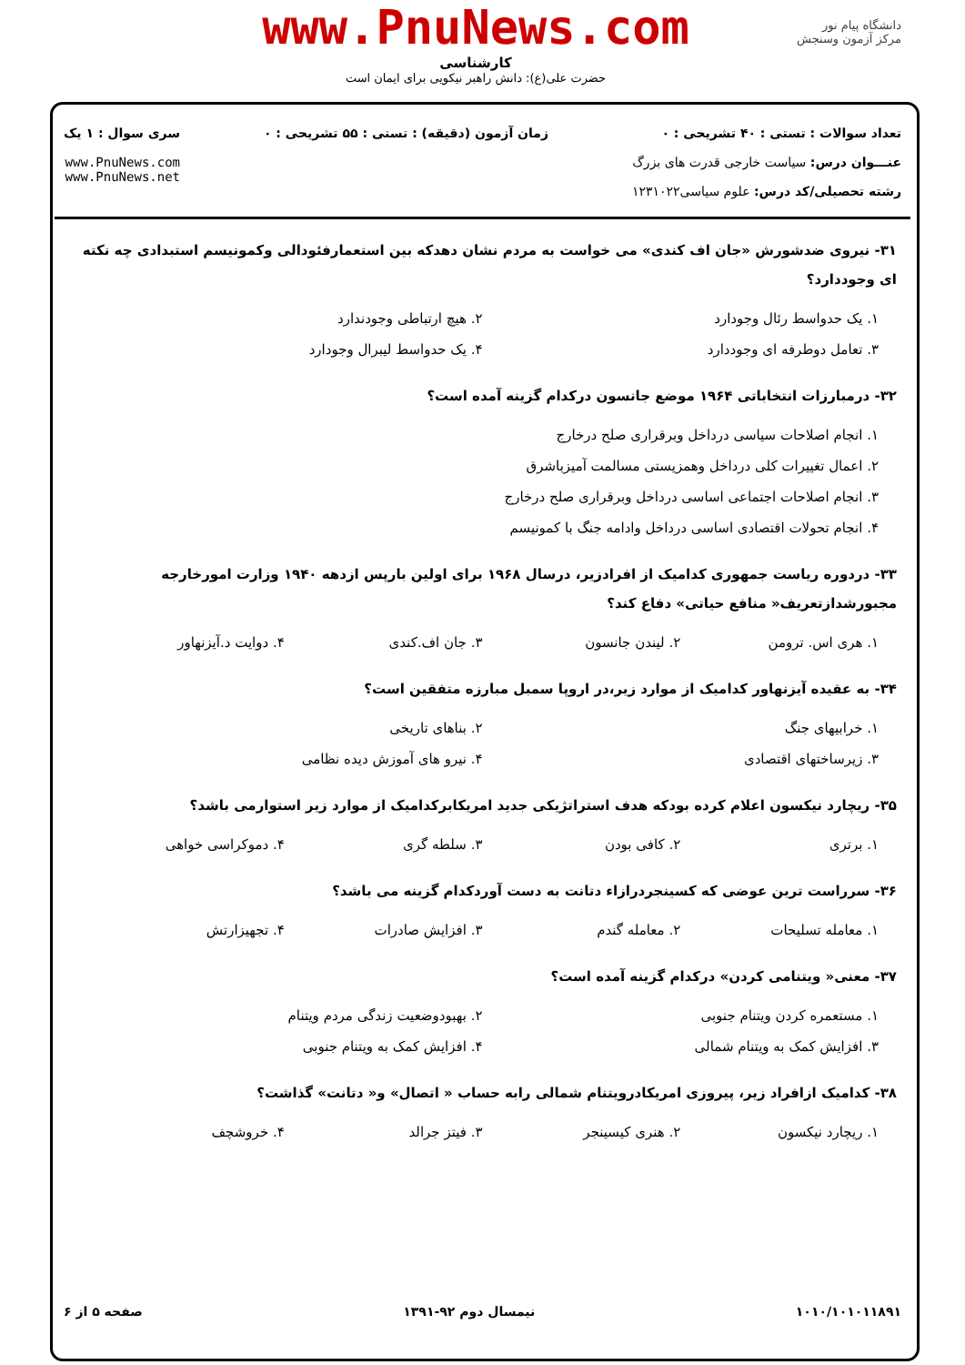دانشگاه پیام نور
مرکز آزمون وسنجش
www.PnuNews.com
کارشناسی
حضرت علی(ع): دانش راهبر نیکویی برای ایمان است
تعداد سوالات : تستی : ۴۰ تشریحی : ۰
عنـــوان درس: سیاست خارجی قدرت های بزرگ
رشته تحصیلی/کد درس: علوم سیاسی۱۲۳۱۰۲۲
زمان آزمون (دقیقه) : تستی : ۵۵ تشریحی : ۰
سری سوال : ۱ یک
www.PnuNews.com
www.PnuNews.net
۳۱- نیروی ضدشورش «جان اف کندی» می خواست به مردم نشان دهدکه بین استعمارفئودالی وکمونیسم استبدادی چه نکته ای وجوددارد؟
۱. یک حدواسط رئال وجودارد
۲. هیچ ارتباطی وجودندارد
۳. تعامل دوطرفه ای وجوددارد
۴. یک حدواسط لیبرال وجودارد
۳۲- درمبارزات انتخاباتی ۱۹۶۴ موضع جانسون درکدام گزینه آمده است؟
۱. انجام اصلاحات سیاسی درداخل وبرقراری صلح درخارج
۲. اعمال تغییرات کلی درداخل وهمزیستی مسالمت آمیزباشرق
۳. انجام اصلاحات اجتماعی اساسی درداخل وبرقراری صلح درخارج
۴. انجام تحولات اقتصادی اساسی درداخل وادامه جنگ با کمونیسم
۳۳- دردوره ریاست جمهوری کدامیک از افرادزیر، درسال ۱۹۶۸ برای اولین بارپس ازدهه ۱۹۴۰ وزارت امورخارجه مجبورشدازتعریف« منافع حیاتی» دفاع کند؟
۱. هری اس. ترومن
۲. لیندن جانسون
۳. جان اف.کندی
۴. دوایت د.آیزنهاور
۳۴- به عقیده آیزنهاور کدامیک از موارد زیر،در اروپا سمبل مبارزه متفقین است؟
۱. خرابیهای جنگ
۲. بناهای تاریخی
۳. زیرساختهای اقتصادی
۴. نیرو های آموزش دیده نظامی
۳۵- ریچارد نیکسون اعلام کرده بودکه هدف استراتژیکی جدید امریکابرکدامیک از موارد زیر استوارمی باشد؟
۱. برتری
۲. کافی بودن
۳. سلطه گری
۴. دموکراسی خواهی
۳۶- سرراست ترین عوضی که کسینجردرازاء دتانت به دست آوردکدام گزینه می باشد؟
۱. معامله تسلیحات
۲. معامله گندم
۳. افزایش صادرات
۴. تجهیزارتش
۳۷- معنی« ویتنامی کردن» درکدام گزینه آمده است؟
۱. مستعمره کردن ویتنام جنوبی
۲. بهبودوضعیت زندگی مردم ویتنام
۳. افزایش کمک به ویتنام شمالی
۴. افزایش کمک به ویتنام جنوبی
۳۸- کدامیک ازافراد زیر، پیروزی امریکادرویتنام شمالی رابه حساب « اتصال» و« دتانت» گذاشت؟
۱. ریچارد نیکسون
۲. هنری کیسینجر
۳. فیتز جرالد
۴. خروشچف
۱۰۱۰/۱۰۱۰۱۱۸۹۱ نیمسال دوم ۹۲-۱۳۹۱ صفحه ۵ از ۶